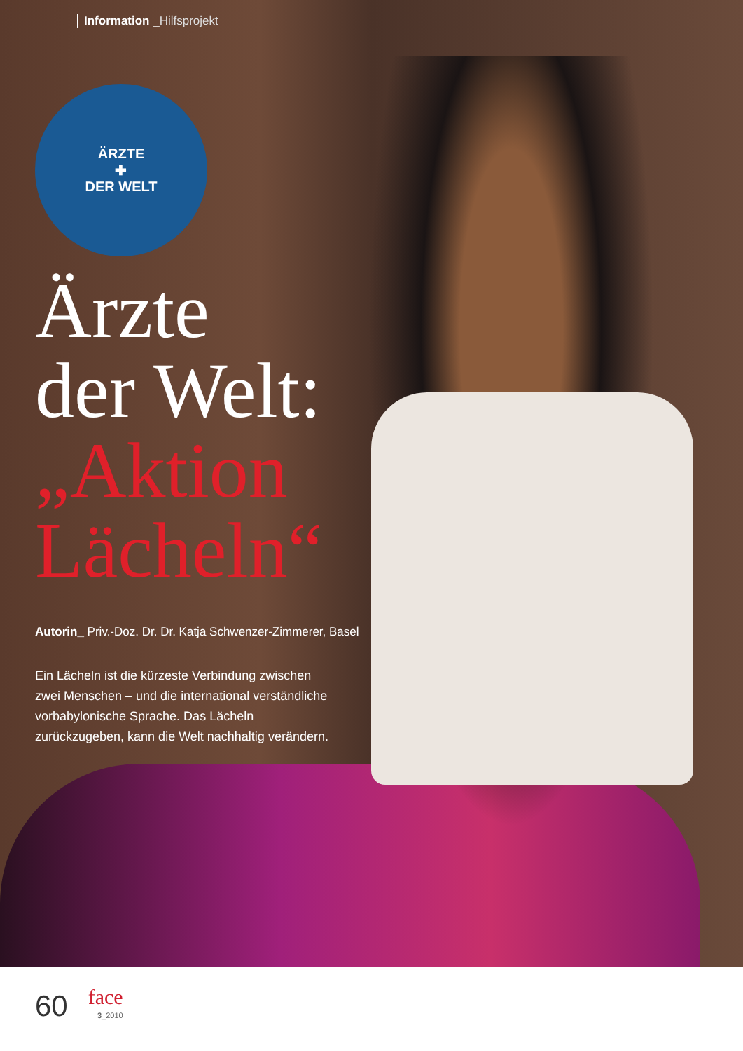Information _Hilfsprojekt
ÄRZTE
✚
DER WELT
Ärzte
der Welt:
„Aktion
Lächeln“
Autorin_ Priv.-Doz. Dr. Dr. Katja Schwenzer-Zimmerer, Basel
Ein Lächeln ist die kürzeste Verbindung zwischen zwei Menschen – und die international verständliche vorbabylonische Sprache. Das Lächeln zurückzugeben, kann die Welt nachhaltig verändern.
60
face
3_2010